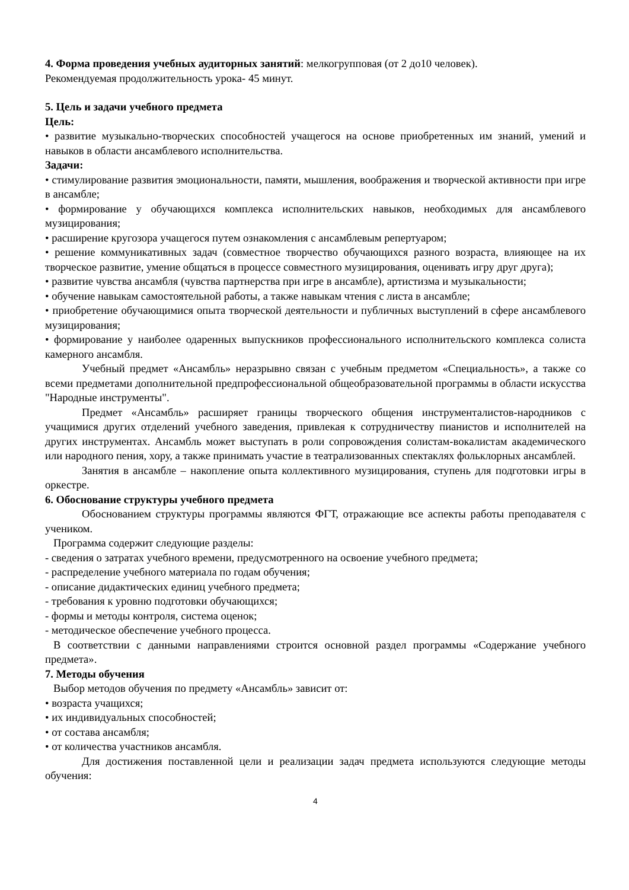4. Форма проведения учебных аудиторных занятий: мелкогрупповая (от 2 до10 человек).
Рекомендуемая продолжительность урока- 45 минут.
5. Цель и задачи учебного предмета
Цель:
• развитие музыкально-творческих способностей учащегося на основе приобретенных им знаний, умений и навыков в области ансамблевого исполнительства.
Задачи:
• стимулирование развития эмоциональности, памяти, мышления, воображения и творческой активности при игре в ансамбле;
• формирование у обучающихся комплекса исполнительских навыков, необходимых для ансамблевого музицирования;
• расширение кругозора учащегося путем ознакомления с ансамблевым репертуаром;
• решение коммуникативных задач (совместное творчество обучающихся разного возраста, влияющее на их творческое развитие, умение общаться в процессе совместного музицирования, оценивать игру друг друга);
• развитие чувства ансамбля (чувства партнерства при игре в ансамбле), артистизма и музыкальности;
• обучение навыкам самостоятельной работы, а также навыкам чтения с листа в ансамбле;
• приобретение обучающимися опыта творческой деятельности и публичных выступлений в сфере ансамблевого музицирования;
• формирование у наиболее одаренных выпускников профессионального исполнительского комплекса солиста камерного ансамбля.
Учебный предмет «Ансамбль» неразрывно связан с учебным предметом «Специальность», а также со всеми предметами дополнительной предпрофессиональной общеобразовательной программы в области искусства "Народные инструменты".
Предмет «Ансамбль» расширяет границы творческого общения инструменталистов-народников с учащимися других отделений учебного заведения, привлекая к сотрудничеству пианистов и исполнителей на других инструментах. Ансамбль может выступать в роли сопровождения солистам-вокалистам академического или народного пения, хору, а также принимать участие в театрализованных спектаклях фольклорных ансамблей.
Занятия в ансамбле – накопление опыта коллективного музицирования, ступень для подготовки игры в оркестре.
6. Обоснование структуры учебного предмета
Обоснованием структуры программы являются ФГТ, отражающие все аспекты работы преподавателя с учеником.
Программа содержит следующие разделы:
- сведения о затратах учебного времени, предусмотренного на освоение учебного предмета;
- распределение учебного материала по годам обучения;
- описание дидактических единиц учебного предмета;
- требования к уровню подготовки обучающихся;
- формы и методы контроля, система оценок;
- методическое обеспечение учебного процесса.
В соответствии с данными направлениями строится основной раздел программы «Содержание учебного предмета».
7. Методы обучения
Выбор методов обучения по предмету «Ансамбль» зависит от:
• возраста учащихся;
• их индивидуальных способностей;
• от состава ансамбля;
• от количества участников ансамбля.
Для достижения поставленной цели и реализации задач предмета используются следующие методы обучения:
4